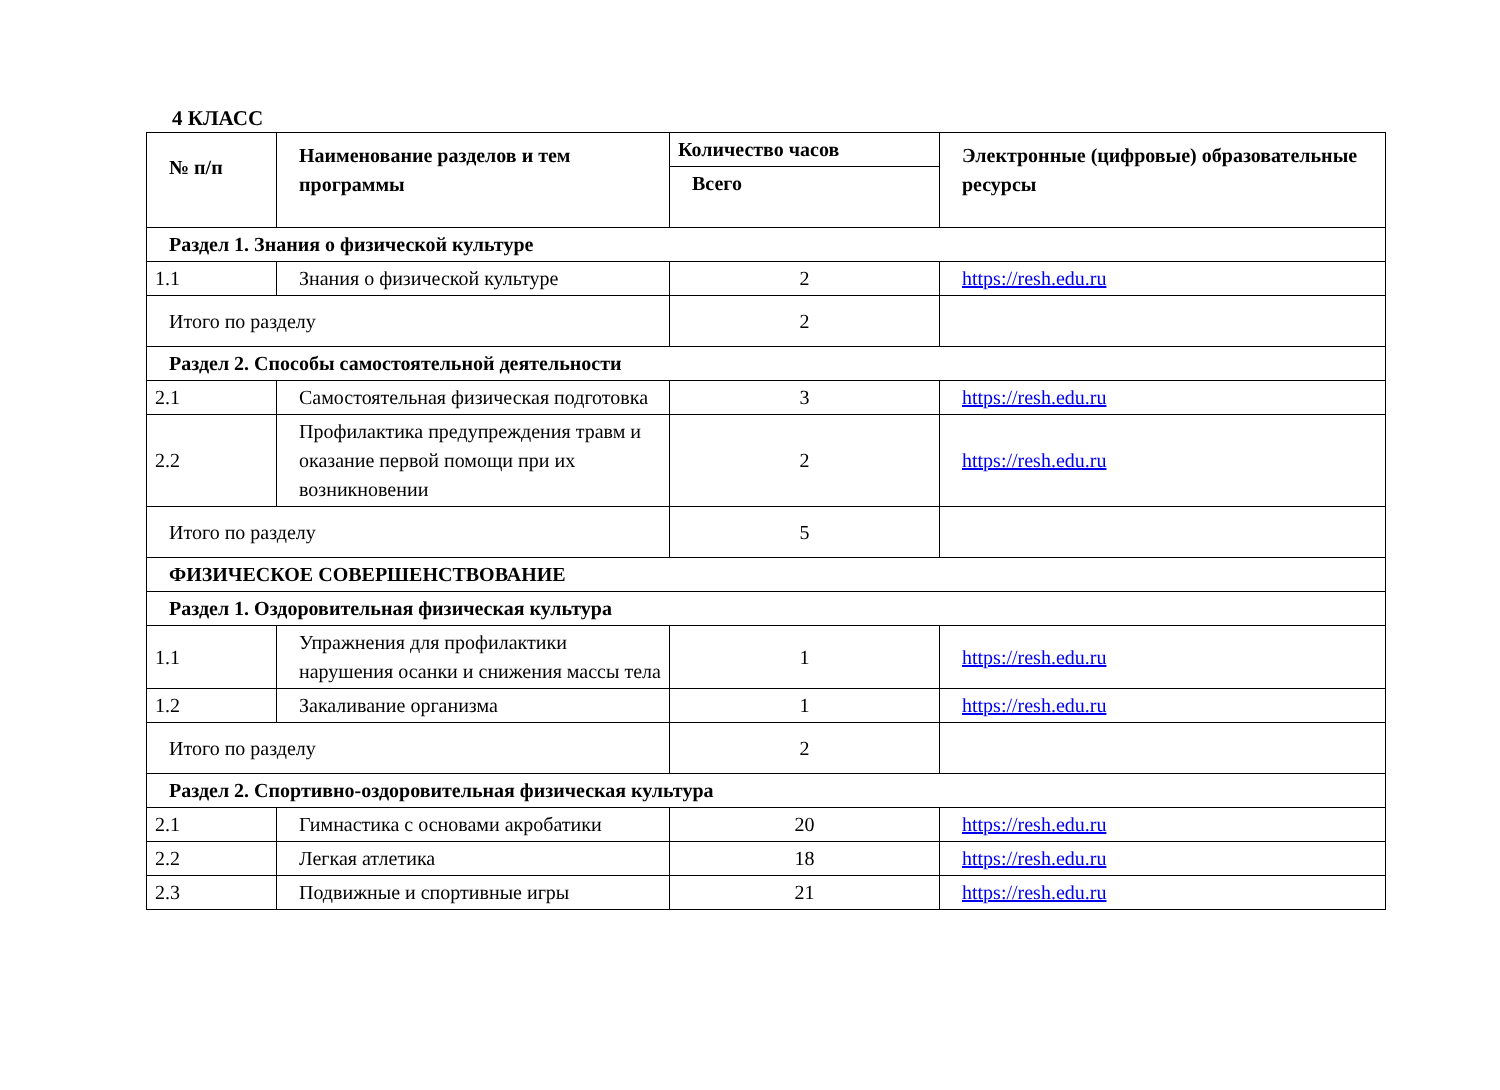4 КЛАСС
| № п/п | Наименование разделов и тем программы | Количество часов | Электронные (цифровые) образовательные ресурсы |
| --- | --- | --- | --- |
| | | Всего | |
| Раздел 1. Знания о физической культуре | | | |
| 1.1 | Знания о физической культуре | 2 | https://resh.edu.ru |
| Итого по разделу | | 2 | |
| Раздел 2. Способы самостоятельной деятельности | | | |
| 2.1 | Самостоятельная физическая подготовка | 3 | https://resh.edu.ru |
| 2.2 | Профилактика предупреждения травм и оказание первой помощи при их возникновении | 2 | https://resh.edu.ru |
| Итого по разделу | | 5 | |
| ФИЗИЧЕСКОЕ СОВЕРШЕНСТВОВАНИЕ | | | |
| Раздел 1. Оздоровительная физическая культура | | | |
| 1.1 | Упражнения для профилактики нарушения осанки и снижения массы тела | 1 | https://resh.edu.ru |
| 1.2 | Закаливание организма | 1 | https://resh.edu.ru |
| Итого по разделу | | 2 | |
| Раздел 2. Спортивно-оздоровительная физическая культура | | | |
| 2.1 | Гимнастика с основами акробатики | 20 | https://resh.edu.ru |
| 2.2 | Легкая атлетика | 18 | https://resh.edu.ru |
| 2.3 | Подвижные и спортивные игры | 21 | https://resh.edu.ru |